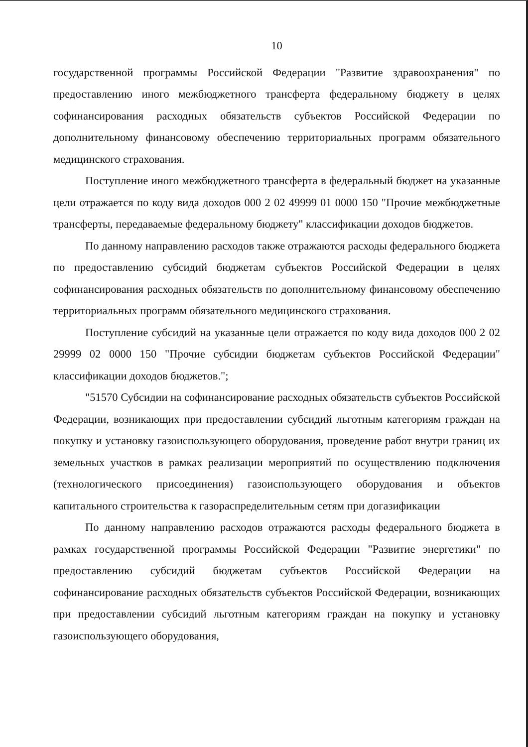10
государственной программы Российской Федерации "Развитие здравоохранения" по предоставлению иного межбюджетного трансферта федеральному бюджету в целях софинансирования расходных обязательств субъектов Российской Федерации по дополнительному финансовому обеспечению территориальных программ обязательного медицинского страхования.
Поступление иного межбюджетного трансферта в федеральный бюджет на указанные цели отражается по коду вида доходов 000 2 02 49999 01 0000 150 "Прочие межбюджетные трансферты, передаваемые федеральному бюджету" классификации доходов бюджетов.
По данному направлению расходов также отражаются расходы федерального бюджета по предоставлению субсидий бюджетам субъектов Российской Федерации в целях софинансирования расходных обязательств по дополнительному финансовому обеспечению территориальных программ обязательного медицинского страхования.
Поступление субсидий на указанные цели отражается по коду вида доходов 000 2 02 29999 02 0000 150 "Прочие субсидии бюджетам субъектов Российской Федерации" классификации доходов бюджетов.";
"51570 Субсидии на софинансирование расходных обязательств субъектов Российской Федерации, возникающих при предоставлении субсидий льготным категориям граждан на покупку и установку газоиспользующего оборудования, проведение работ внутри границ их земельных участков в рамках реализации мероприятий по осуществлению подключения (технологического присоединения) газоиспользующего оборудования и объектов капитального строительства к газораспределительным сетям при догазификации
По данному направлению расходов отражаются расходы федерального бюджета в рамках государственной программы Российской Федерации "Развитие энергетики" по предоставлению субсидий бюджетам субъектов Российской Федерации на софинансирование расходных обязательств субъектов Российской Федерации, возникающих при предоставлении субсидий льготным категориям граждан на покупку и установку газоиспользующего оборудования,